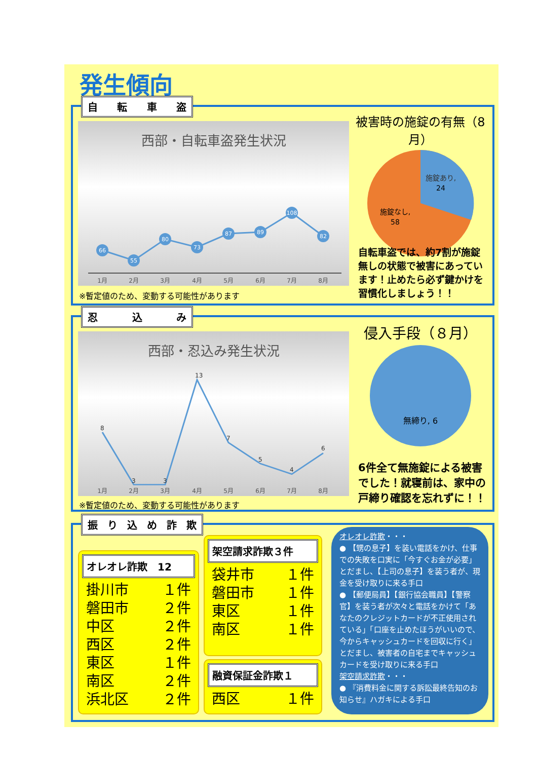発生傾向
自転車盗
西部・自転車盗発生状況
66
55
80
73
87
89
108
82
1月
2月
3月
4月
5月
6月
7月
8月
※暫定値のため、変動する可能性があります
被害時の施錠の有無（8月）
施錠あり,
24
施錠なし,
58
自転車盗では、約7割が施錠無しの状態で被害にあっています！止めたら必ず鍵かけを習慣化しましょう！！
忍込み
西部・忍込み発生状況
1月
2月
3月
4月
5月
6月
7月
8月
8
3
3
13
7
5
4
6
※暫定値のため、変動する可能性があります
侵入手段（８月）
無締り, 6
6件全て無施錠による被害でした！就寝前は、家中の戸締り確認を忘れずに！！
振り込め詐欺
オレオレ詐欺　12
掛川市 １件
磐田市 ２件
中区 ２件
西区 ２件
東区 １件
南区 ２件
浜北区 ２件
架空請求詐欺３件
袋井市 １件
磐田市 １件
東区 １件
南区 １件
融資保証金詐欺１
西区 １件
オレオレ詐欺・・・
● 【甥の息子】を装い電話をかけ、仕事での失敗を口実に「今すぐお金が必要」とだまし、【上司の息子】を装う者が、現金を受け取りに来る手口
● 【郵便局員】【銀行協会職員】【警察官】を装う者が次々と電話をかけて「あなたのクレジットカードが不正使用されている」「口座を止めたほうがいいので、今からキャッシュカードを回収に行く」とだまし、被害者の自宅までキャッシュカードを受け取りに来る手口
架空請求詐欺・・・
● 『消費料金に関する訴訟最終告知のお知らせ』ハガキによる手口